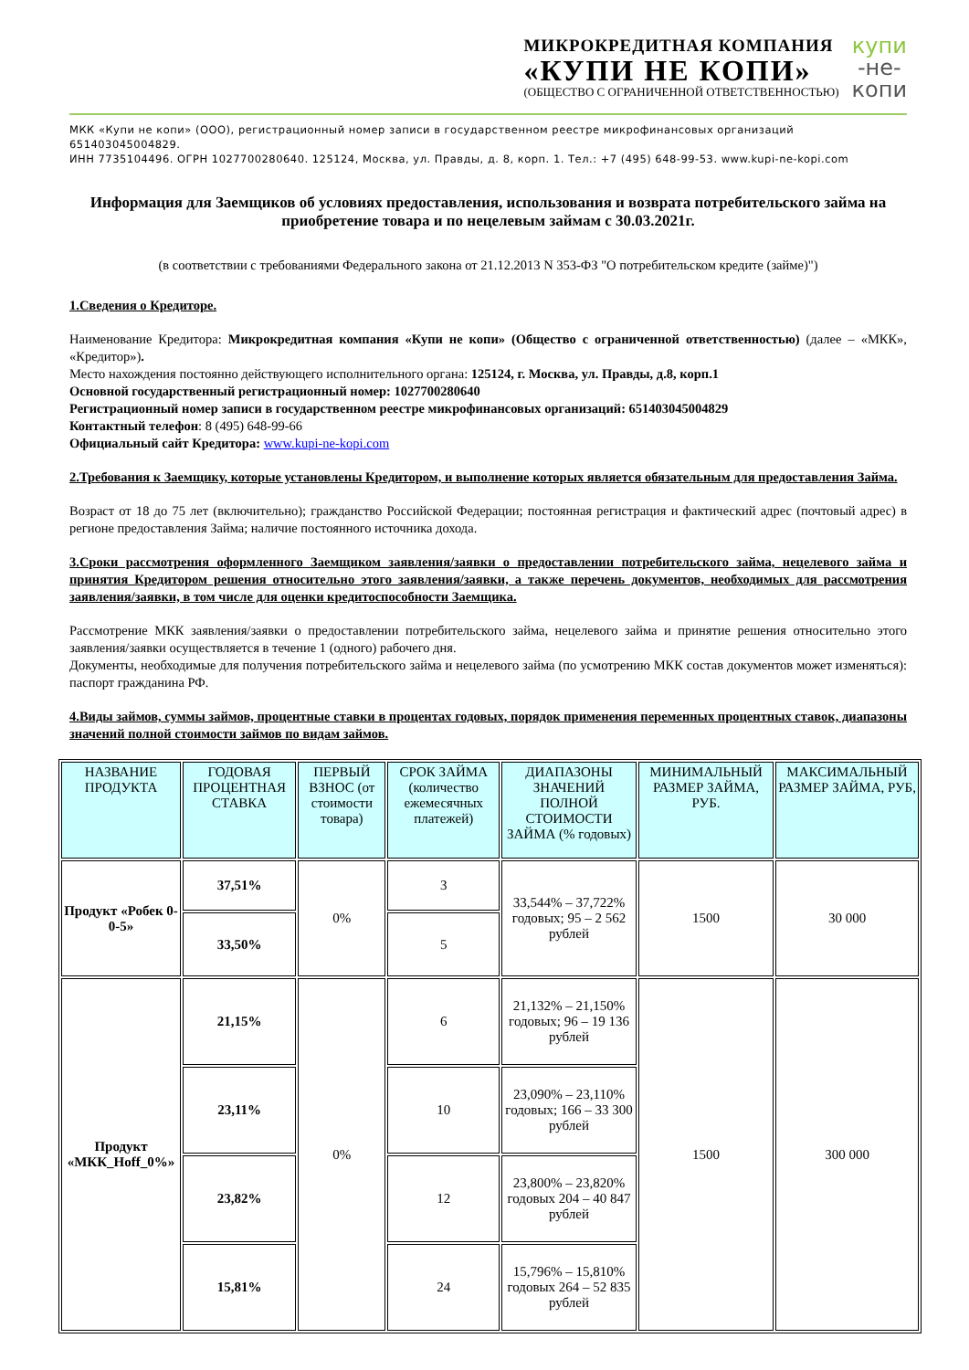МИКРОКРЕДИТНАЯ КОМПАНИЯ
«КУПИ НЕ КОПИ»
(ОБЩЕСТВО С ОГРАНИЧЕННОЙ ОТВЕТСТВЕННОСТЬЮ)
купи
-не-
копи
МКК «Купи не копи» (ООО), регистрационный номер записи в государственном реестре микрофинансовых организаций 651403045004829.
ИНН 7735104496. ОГРН 1027700280640. 125124, Москва, ул. Правды, д. 8, корп. 1. Тел.: +7 (495) 648-99-53. www.kupi-ne-kopi.com
Информация для Заемщиков об условиях предоставления, использования и возврата потребительского займа на приобретение товара и по нецелевым займам с 30.03.2021г.
(в соответствии с требованиями Федерального закона от 21.12.2013 N 353-ФЗ "О потребительском кредите (займе)")
1.Сведения о Кредиторе.
Наименование Кредитора: Микрокредитная компания «Купи не копи» (Общество с ограниченной ответственностью) (далее – «МКК», «Кредитор»).
Место нахождения постоянно действующего исполнительного органа: 125124, г. Москва, ул. Правды, д.8, корп.1
Основной государственный регистрационный номер: 1027700280640
Регистрационный номер записи в государственном реестре микрофинансовых организаций: 651403045004829
Контактный телефон: 8 (495) 648-99-66
Официальный сайт Кредитора: www.kupi-ne-kopi.com
2.Требования к Заемщику, которые установлены Кредитором, и выполнение которых является обязательным для предоставления Займа.
Возраст от 18 до 75 лет (включительно); гражданство Российской Федерации; постоянная регистрация и фактический адрес (почтовый адрес) в регионе предоставления Займа; наличие постоянного источника дохода.
3.Сроки рассмотрения оформленного Заемщиком заявления/заявки о предоставлении потребительского займа, нецелевого займа и принятия Кредитором решения относительно этого заявления/заявки, а также перечень документов, необходимых для рассмотрения заявления/заявки, в том числе для оценки кредитоспособности Заемщика.
Рассмотрение МКК заявления/заявки о предоставлении потребительского займа, нецелевого займа и принятие решения относительно этого заявления/заявки осуществляется в течение 1 (одного) рабочего дня.
Документы, необходимые для получения потребительского займа и нецелевого займа (по усмотрению МКК состав документов может изменяться): паспорт гражданина РФ.
4.Виды займов, суммы займов, процентные ставки в процентах годовых, порядок применения переменных процентных ставок, диапазоны значений полной стоимости займов по видам займов.
| НАЗВАНИЕ ПРОДУКТА | ГОДОВАЯ ПРОЦЕНТНАЯ СТАВКА | ПЕРВЫЙ ВЗНОС (от стоимости товара) | СРОК ЗАЙМА (количество ежемесячных платежей) | ДИАПАЗОНЫ ЗНАЧЕНИЙ ПОЛНОЙ СТОИМОСТИ ЗАЙМА (% годовых) | МИНИМАЛЬНЫЙ РАЗМЕР ЗАЙМА, РУБ. | МАКСИМАЛЬНЫЙ РАЗМЕР ЗАЙМА, РУБ, |
| --- | --- | --- | --- | --- | --- | --- |
| Продукт «Робек 0-0-5» | 37,51% | 0% | 3 | 33,544% – 37,722% годовых; 95 – 2 562 рублей | 1500 | 30 000 |
| | 33,50% | | 5 | | | |
| Продукт «МКК_Hoff_0%» | 21,15% | 0% | 6 | 21,132% – 21,150% годовых; 96 – 19 136 рублей | 1500 | 300 000 |
| | 23,11% | | 10 | 23,090% – 23,110% годовых; 166 – 33 300 рублей | | |
| | 23,82% | | 12 | 23,800% – 23,820% годовых 204 – 40 847 рублей | | |
| | 15,81% | | 24 | 15,796% – 15,810% годовых 264 – 52 835 рублей | | |